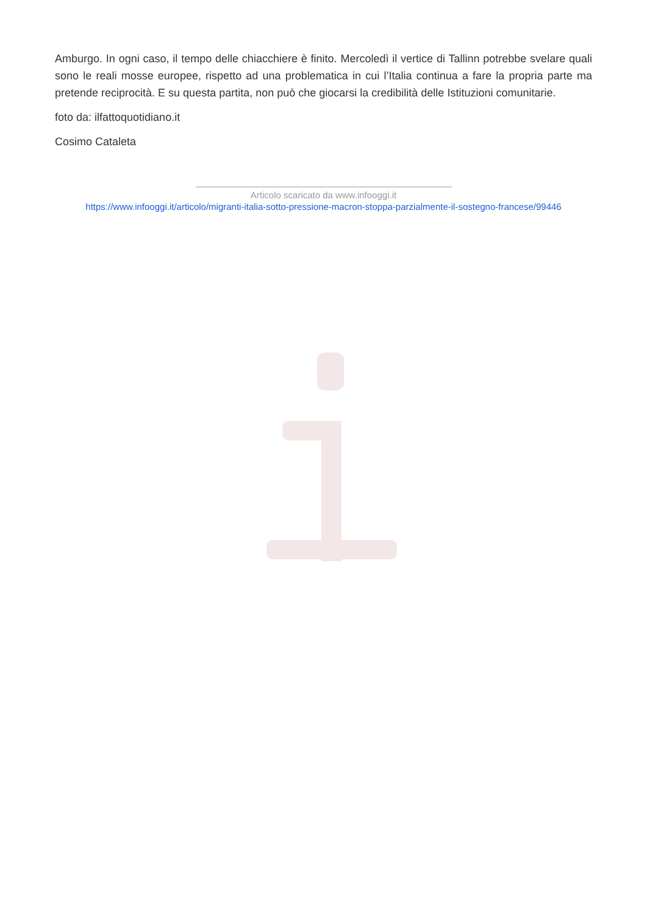Amburgo. In ogni caso, il tempo delle chiacchiere è finito. Mercoledì il vertice di Tallinn potrebbe svelare quali sono le reali mosse europee, rispetto ad una problematica in cui l’Italia continua a fare la propria parte ma pretende reciprocità. E su questa partita, non può che giocarsi la credibilità delle Istituzioni comunitarie.
foto da: ilfattoquotidiano.it
Cosimo Cataleta
Articolo scaricato da www.infooggi.it
https://www.infooggi.it/articolo/migranti-italia-sotto-pressione-macron-stoppa-parzialmente-il-sostegno-francese/99446